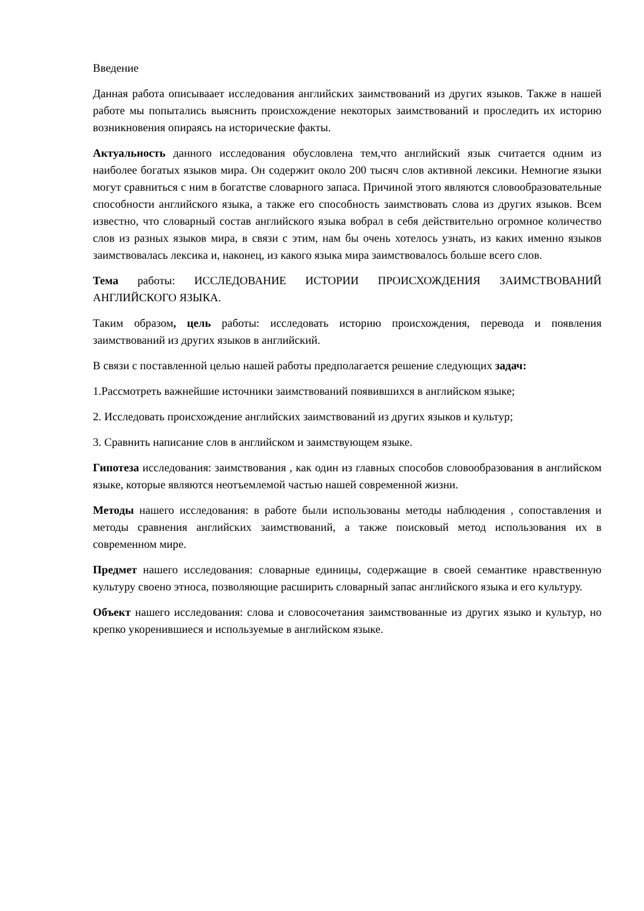Введение
Данная работа описываает исследования английских заимствований из других языков. Также в нашей работе мы попытались выяснить происхождение некоторых заимствований и проследить их историю возникновения опираясь на исторические факты.
Актуальность данного исследования обусловлена тем,что английский язык считается одним из наиболее богатых языков мира. Он содержит около 200 тысяч слов активной лексики. Немногие языки могут сравниться с ним в богатстве словарного запаса. Причиной этого являются словообразовательные способности английского языка, а также его способность заимствовать слова из других языков. Всем известно, что словарный состав английского языка вобрал в себя действительно огромное количество слов из разных языков мира, в связи с этим, нам бы очень хотелось узнать, из каких именно языков заимствовалась лексика и, наконец, из какого языка мира заимствовалось больше всего слов.
Тема работы: ИССЛЕДОВАНИЕ ИСТОРИИ ПРОИСХОЖДЕНИЯ ЗАИМСТВОВАНИЙ АНГЛИЙСКОГО ЯЗЫКА.
Таким образом, цель работы: исследовать историю происхождения, перевода и появления заимствований из других языков в английский.
В связи с поставленной целью нашей работы предполагается решение следующих задач:
1.Рассмотреть важнейшие источники заимствований появившихся в английском языке;
2. Исследовать происхождение английских заимствований из других языков и культур;
3. Сравнить написание слов в английском и заимствующем языке.
Гипотеза исследования: заимствования , как один из главных способов словообразования в английском языке, которые являются неотъемлемой частью нашей современной жизни.
Методы нашего исследования: в работе были использованы методы наблюдения , сопоставления и методы сравнения английских заимствований, а также поисковый метод использования их в современном мире.
Предмет нашего исследования: словарные единицы, содержащие в своей семантике нравственную культуру своено этноса, позволяющие расширить словарный запас английского языка и его культуру.
Объект нашего исследования: слова и словосочетания заимствованные из других языко и культур, но крепко укоренившиеся и используемые в английском языке.